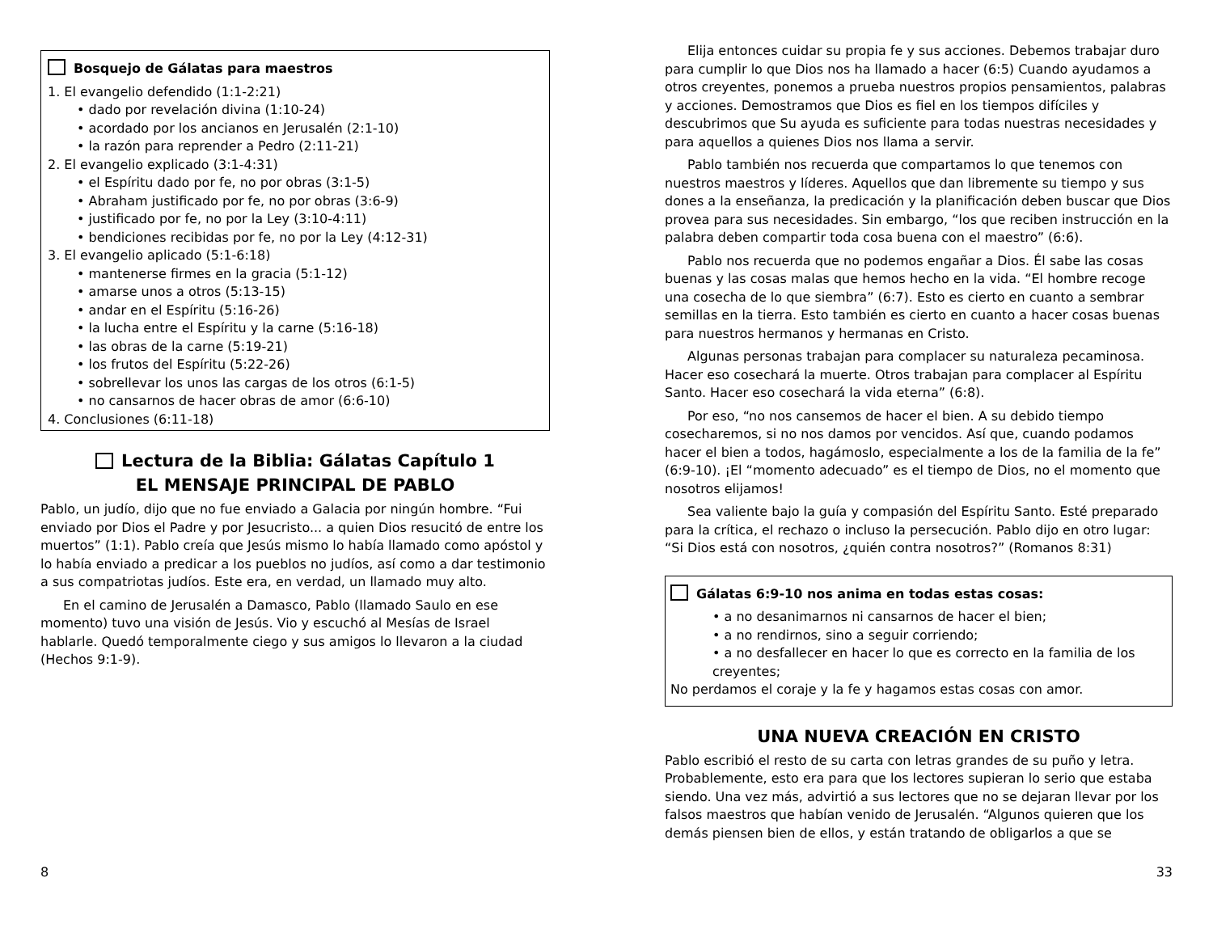Bosquejo de Gálatas para maestros
1. El evangelio defendido (1:1-2:21)
• dado por revelación divina (1:10-24)
• acordado por los ancianos en Jerusalén (2:1-10)
• la razón para reprender a Pedro (2:11-21)
2. El evangelio explicado (3:1-4:31)
• el Espíritu dado por fe, no por obras (3:1-5)
• Abraham justificado por fe, no por obras (3:6-9)
• justificado por fe, no por la Ley (3:10-4:11)
• bendiciones recibidas por fe, no por la Ley (4:12-31)
3. El evangelio aplicado (5:1-6:18)
• mantenerse firmes en la gracia (5:1-12)
• amarse unos a otros (5:13-15)
• andar en el Espíritu (5:16-26)
• la lucha entre el Espíritu y la carne (5:16-18)
• las obras de la carne (5:19-21)
• los frutos del Espíritu (5:22-26)
• sobrellevar los unos las cargas de los otros (6:1-5)
• no cansarnos de hacer obras de amor (6:6-10)
4. Conclusiones (6:11-18)
Lectura de la Biblia: Gálatas Capítulo 1
EL MENSAJE PRINCIPAL DE PABLO
Pablo, un judío, dijo que no fue enviado a Galacia por ningún hombre. “Fui enviado por Dios el Padre y por Jesucristo... a quien Dios resucitó de entre los muertos” (1:1). Pablo creía que Jesús mismo lo había llamado como apóstol y lo había enviado a predicar a los pueblos no judíos, así como a dar testimonio a sus compatriotas judíos. Este era, en verdad, un llamado muy alto.
En el camino de Jerusalén a Damasco, Pablo (llamado Saulo en ese momento) tuvo una visión de Jesús. Vio y escuchó al Mesías de Israel hablarle. Quedó temporalmente ciego y sus amigos lo llevaron a la ciudad (Hechos 9:1-9).
Elija entonces cuidar su propia fe y sus acciones. Debemos trabajar duro para cumplir lo que Dios nos ha llamado a hacer (6:5) Cuando ayudamos a otros creyentes, ponemos a prueba nuestros propios pensamientos, palabras y acciones. Demostramos que Dios es fiel en los tiempos difíciles y descubrimos que Su ayuda es suficiente para todas nuestras necesidades y para aquellos a quienes Dios nos llama a servir.
Pablo también nos recuerda que compartamos lo que tenemos con nuestros maestros y líderes. Aquellos que dan libremente su tiempo y sus dones a la enseñanza, la predicación y la planificación deben buscar que Dios provea para sus necesidades. Sin embargo, “los que reciben instrucción en la palabra deben compartir toda cosa buena con el maestro” (6:6).
Pablo nos recuerda que no podemos engañar a Dios. Él sabe las cosas buenas y las cosas malas que hemos hecho en la vida. “El hombre recoge una cosecha de lo que siembra” (6:7). Esto es cierto en cuanto a sembrar semillas en la tierra. Esto también es cierto en cuanto a hacer cosas buenas para nuestros hermanos y hermanas en Cristo.
Algunas personas trabajan para complacer su naturaleza pecaminosa. Hacer eso cosechará la muerte. Otros trabajan para complacer al Espíritu Santo. Hacer eso cosechará la vida eterna” (6:8).
Por eso, “no nos cansemos de hacer el bien. A su debido tiempo cosecharemos, si no nos damos por vencidos. Así que, cuando podamos hacer el bien a todos, hagámoslo, especialmente a los de la familia de la fe” (6:9-10). ¡El “momento adecuado” es el tiempo de Dios, no el momento que nosotros elijamos!
Sea valiente bajo la guía y compasión del Espíritu Santo. Esté preparado para la crítica, el rechazo o incluso la persecución. Pablo dijo en otro lugar: “Si Dios está con nosotros, ¿quién contra nosotros?” (Romanos 8:31)
Gálatas 6:9-10 nos anima en todas estas cosas:
• a no desanimarnos ni cansarnos de hacer el bien;
• a no rendirnos, sino a seguir corriendo;
• a no desfallecer en hacer lo que es correcto en la familia de los creyentes;
No perdamos el coraje y la fe y hagamos estas cosas con amor.
UNA NUEVA CREACIÓN EN CRISTO
Pablo escribió el resto de su carta con letras grandes de su puño y letra. Probablemente, esto era para que los lectores supieran lo serio que estaba siendo. Una vez más, advirtió a sus lectores que no se dejaran llevar por los falsos maestros que habían venido de Jerusalén. “Algunos quieren que los demás piensen bien de ellos, y están tratando de obligarlos a que se
8 33